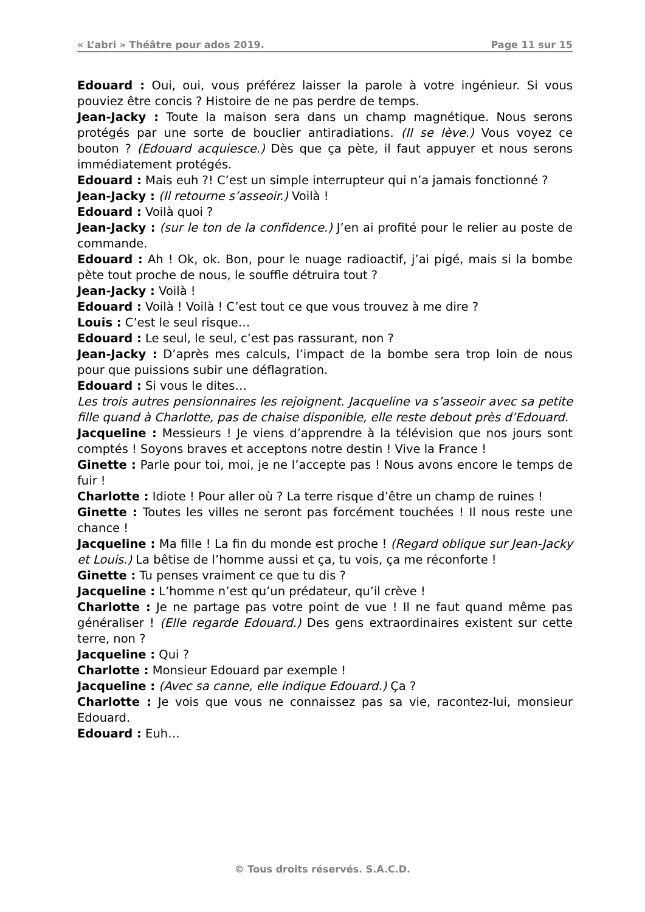« L’abri » Théâtre pour ados 2019. Page 11 sur 15
Edouard : Oui, oui, vous préférez laisser la parole à votre ingénieur. Si vous pouviez être concis ? Histoire de ne pas perdre de temps.
Jean-Jacky : Toute la maison sera dans un champ magnétique. Nous serons protégés par une sorte de bouclier antiradiations. (Il se lève.) Vous voyez ce bouton ? (Edouard acquiesce.) Dès que ça pète, il faut appuyer et nous serons immédiatement protégés.
Edouard : Mais euh ?! C’est un simple interrupteur qui n’a jamais fonctionné ?
Jean-Jacky : (Il retourne s’asseoir.) Voilà !
Edouard : Voilà quoi ?
Jean-Jacky : (sur le ton de la confidence.) J’en ai profité pour le relier au poste de commande.
Edouard : Ah ! Ok, ok. Bon, pour le nuage radioactif, j’ai pigé, mais si la bombe pète tout proche de nous, le souffle détruira tout ?
Jean-Jacky : Voilà !
Edouard : Voilà ! Voilà ! C’est tout ce que vous trouvez à me dire ?
Louis : C’est le seul risque…
Edouard : Le seul, le seul, c’est pas rassurant, non ?
Jean-Jacky : D’après mes calculs, l’impact de la bombe sera trop loin de nous pour que puissions subir une déflagration.
Edouard : Si vous le dites…
Les trois autres pensionnaires les rejoignent. Jacqueline va s’asseoir avec sa petite fille quand à Charlotte, pas de chaise disponible, elle reste debout près d’Edouard.
Jacqueline : Messieurs ! Je viens d’apprendre à la télévision que nos jours sont comptés ! Soyons braves et acceptons notre destin ! Vive la France !
Ginette : Parle pour toi, moi, je ne l’accepte pas ! Nous avons encore le temps de fuir !
Charlotte : Idiote ! Pour aller où ? La terre risque d’être un champ de ruines !
Ginette : Toutes les villes ne seront pas forcément touchées ! Il nous reste une chance !
Jacqueline : Ma fille ! La fin du monde est proche ! (Regard oblique sur Jean-Jacky et Louis.) La bêtise de l’homme aussi et ça, tu vois, ça me réconforte !
Ginette : Tu penses vraiment ce que tu dis ?
Jacqueline : L’homme n’est qu’un prédateur, qu’il crève !
Charlotte : Je ne partage pas votre point de vue ! Il ne faut quand même pas généraliser ! (Elle regarde Edouard.) Des gens extraordinaires existent sur cette terre, non ?
Jacqueline : Qui ?
Charlotte : Monsieur Edouard par exemple !
Jacqueline : (Avec sa canne, elle indique Edouard.) Ça ?
Charlotte : Je vois que vous ne connaissez pas sa vie, racontez-lui, monsieur Edouard.
Edouard : Euh…
© Tous droits réservés. S.A.C.D.